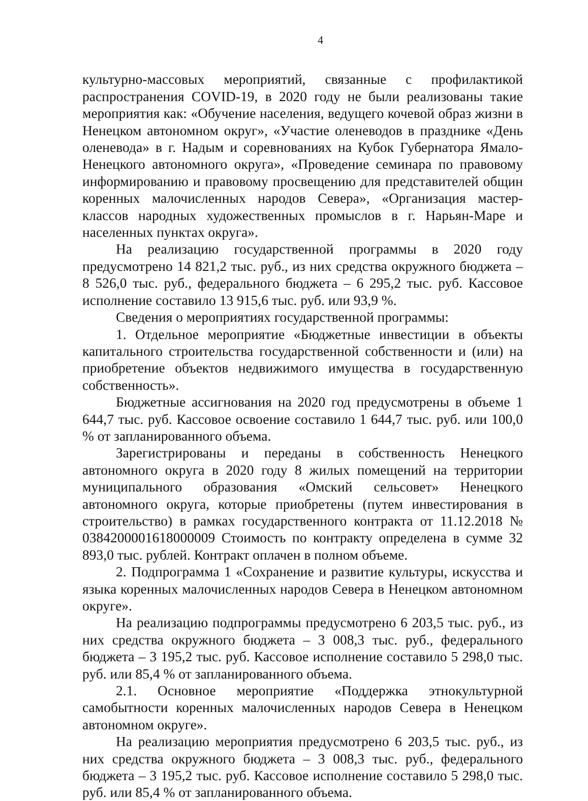4
культурно-массовых мероприятий, связанные с профилактикой распространения COVID-19, в 2020 году не были реализованы такие мероприятия как: «Обучение населения, ведущего кочевой образ жизни в Ненецком автономном округ», «Участие оленеводов в празднике «День оленевода» в г. Надым и соревнованиях на Кубок Губернатора Ямало-Ненецкого автономного округа», «Проведение семинара по правовому информированию и правовому просвещению для представителей общин коренных малочисленных народов Севера», «Организация мастер-классов народных художественных промыслов в г. Нарьян-Маре и населенных пунктах округа».
На реализацию государственной программы в 2020 году предусмотрено 14 821,2 тыс. руб., из них средства окружного бюджета – 8 526,0 тыс. руб., федерального бюджета – 6 295,2 тыс. руб. Кассовое исполнение составило 13 915,6 тыс. руб. или 93,9 %.
Сведения о мероприятиях государственной программы:
1. Отдельное мероприятие «Бюджетные инвестиции в объекты капитального строительства государственной собственности и (или) на приобретение объектов недвижимого имущества в государственную собственность».
Бюджетные ассигнования на 2020 год предусмотрены в объеме 1 644,7 тыс. руб. Кассовое освоение составило 1 644,7 тыс. руб. или 100,0 % от запланированного объема.
Зарегистрированы и переданы в собственность Ненецкого автономного округа в 2020 году 8 жилых помещений на территории муниципального образования «Омский сельсовет» Ненецкого автономного округа, которые приобретены (путем инвестирования в строительство) в рамках государственного контракта от 11.12.2018 № 0384200001618000009 Стоимость по контракту определена в сумме 32 893,0 тыс. рублей. Контракт оплачен в полном объеме.
2. Подпрограмма 1 «Сохранение и развитие культуры, искусства и языка коренных малочисленных народов Севера в Ненецком автономном округе».
На реализацию подпрограммы предусмотрено 6 203,5 тыс. руб., из них средства окружного бюджета – 3 008,3 тыс. руб., федерального бюджета – 3 195,2 тыс. руб. Кассовое исполнение составило 5 298,0 тыс. руб. или 85,4 % от запланированного объема.
2.1. Основное мероприятие «Поддержка этнокультурной самобытности коренных малочисленных народов Севера в Ненецком автономном округе».
На реализацию мероприятия предусмотрено 6 203,5 тыс. руб., из них средства окружного бюджета – 3 008,3 тыс. руб., федерального бюджета – 3 195,2 тыс. руб. Кассовое исполнение составило 5 298,0 тыс. руб. или 85,4 % от запланированного объема.